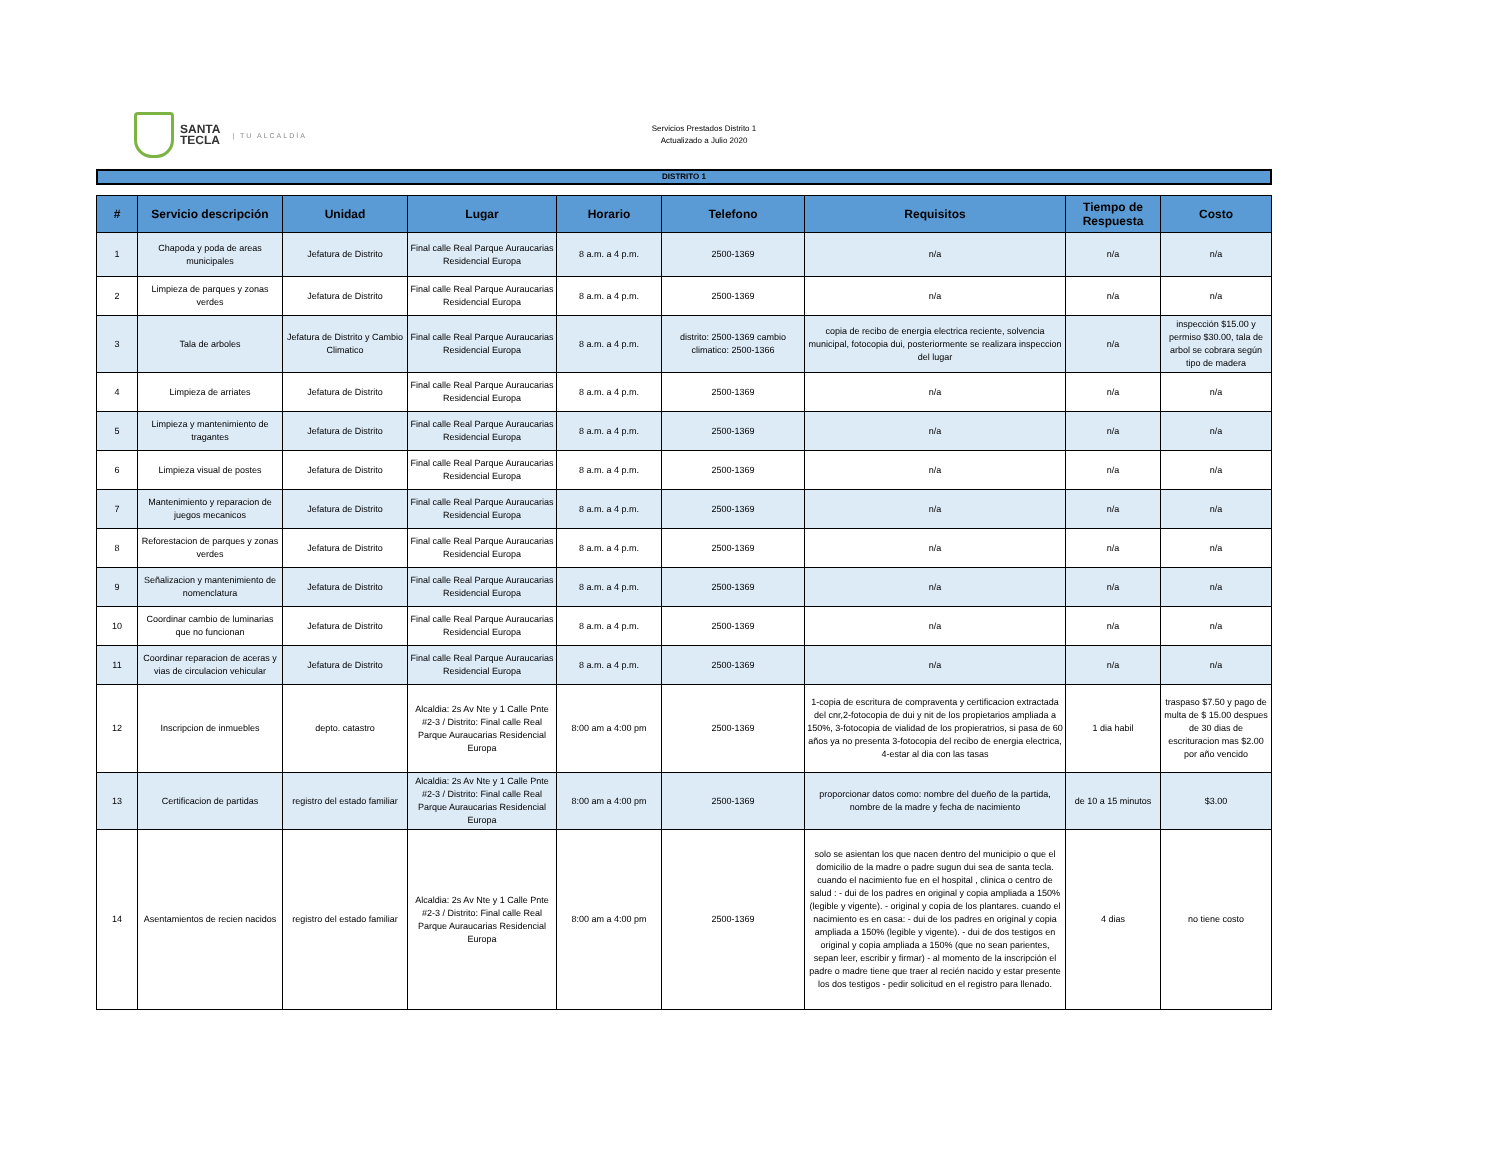SANTA
TECLA
| TU ALCALDÍA
Servicios Prestados Distrito 1
Actualizado a Julio 2020
DISTRITO 1
| # | Servicio descripción | Unidad | Lugar | Horario | Telefono | Requisitos | Tiempo de Respuesta | Costo |
| --- | --- | --- | --- | --- | --- | --- | --- | --- |
| 1 | Chapoda y poda de areas municipales | Jefatura de Distrito | Final calle Real Parque Auraucarias Residencial Europa | 8 a.m. a 4 p.m. | 2500-1369 | n/a | n/a | n/a |
| 2 | Limpieza de parques y zonas verdes | Jefatura de Distrito | Final calle Real Parque Auraucarias Residencial Europa | 8 a.m. a 4 p.m. | 2500-1369 | n/a | n/a | n/a |
| 3 | Tala de arboles | Jefatura de Distrito y Cambio Climatico | Final calle Real Parque Auraucarias Residencial Europa | 8 a.m. a 4 p.m. | distrito: 2500-1369 cambio climatico: 2500-1366 | copia de recibo de energia electrica reciente, solvencia municipal, fotocopia dui, posteriormente se realizara inspeccion del lugar | n/a | inspección $15.00 y permiso $30.00, tala de arbol se cobrara según tipo de madera |
| 4 | Limpieza de arriates | Jefatura de Distrito | Final calle Real Parque Auraucarias Residencial Europa | 8 a.m. a 4 p.m. | 2500-1369 | n/a | n/a | n/a |
| 5 | Limpieza y mantenimiento de tragantes | Jefatura de Distrito | Final calle Real Parque Auraucarias Residencial Europa | 8 a.m. a 4 p.m. | 2500-1369 | n/a | n/a | n/a |
| 6 | Limpieza visual de postes | Jefatura de Distrito | Final calle Real Parque Auraucarias Residencial Europa | 8 a.m. a 4 p.m. | 2500-1369 | n/a | n/a | n/a |
| 7 | Mantenimiento y reparacion de juegos mecanicos | Jefatura de Distrito | Final calle Real Parque Auraucarias Residencial Europa | 8 a.m. a 4 p.m. | 2500-1369 | n/a | n/a | n/a |
| 8 | Reforestacion de parques y zonas verdes | Jefatura de Distrito | Final calle Real Parque Auraucarias Residencial Europa | 8 a.m. a 4 p.m. | 2500-1369 | n/a | n/a | n/a |
| 9 | Señalizacion y mantenimiento de nomenclatura | Jefatura de Distrito | Final calle Real Parque Auraucarias Residencial Europa | 8 a.m. a 4 p.m. | 2500-1369 | n/a | n/a | n/a |
| 10 | Coordinar cambio de luminarias que no funcionan | Jefatura de Distrito | Final calle Real Parque Auraucarias Residencial Europa | 8 a.m. a 4 p.m. | 2500-1369 | n/a | n/a | n/a |
| 11 | Coordinar reparacion de aceras y vias de circulacion vehicular | Jefatura de Distrito | Final calle Real Parque Auraucarias Residencial Europa | 8 a.m. a 4 p.m. | 2500-1369 | n/a | n/a | n/a |
| 12 | Inscripcion de inmuebles | depto. catastro | Alcaldia: 2s Av Nte y 1 Calle Pnte #2-3 / Distrito: Final calle Real Parque Auraucarias Residencial Europa | 8:00 am a 4:00 pm | 2500-1369 | 1-copia de escritura de compraventa y certificacion extractada del cnr,2-fotocopia de dui y nit de los propietarios ampliada a 150%, 3-fotocopia de vialidad de los propieratrios, si pasa de 60 años ya no presenta 3-fotocopia del recibo de energia electrica, 4-estar al dia con las tasas | 1 dia habil | traspaso $7.50 y pago de multa de $ 15.00 despues de 30 dias de escrituracion mas $2.00 por año vencido |
| 13 | Certificacion de partidas | registro del estado familiar | Alcaldia: 2s Av Nte y 1 Calle Pnte #2-3 / Distrito: Final calle Real Parque Auraucarias Residencial Europa | 8:00 am a 4:00 pm | 2500-1369 | proporcionar datos como: nombre del dueño de la partida, nombre de la madre y fecha de nacimiento | de 10 a 15 minutos | $3.00 |
| 14 | Asentamientos de recien nacidos | registro del estado familiar | Alcaldia: 2s Av Nte y 1 Calle Pnte #2-3 / Distrito: Final calle Real Parque Auraucarias Residencial Europa | 8:00 am a 4:00 pm | 2500-1369 | solo se asientan los que nacen dentro del municipio o que el domicilio de la madre o padre sugun dui sea de santa tecla. cuando el nacimiento fue en el hospital , clinica o centro de salud : - dui de los padres en original y copia ampliada a 150% (legible y vigente). - original y copia de los plantares. cuando el nacimiento es en casa: - dui de los padres en original y copia ampliada a 150% (legible y vigente). - dui de dos testigos en original y copia ampliada a 150% (que no sean parientes, sepan leer, escribir y firmar) - al momento de la inscripción el padre o madre tiene que traer al recién nacido y estar presente los dos testigos - pedir solicitud en el registro para llenado. | 4 dias | no tiene costo |